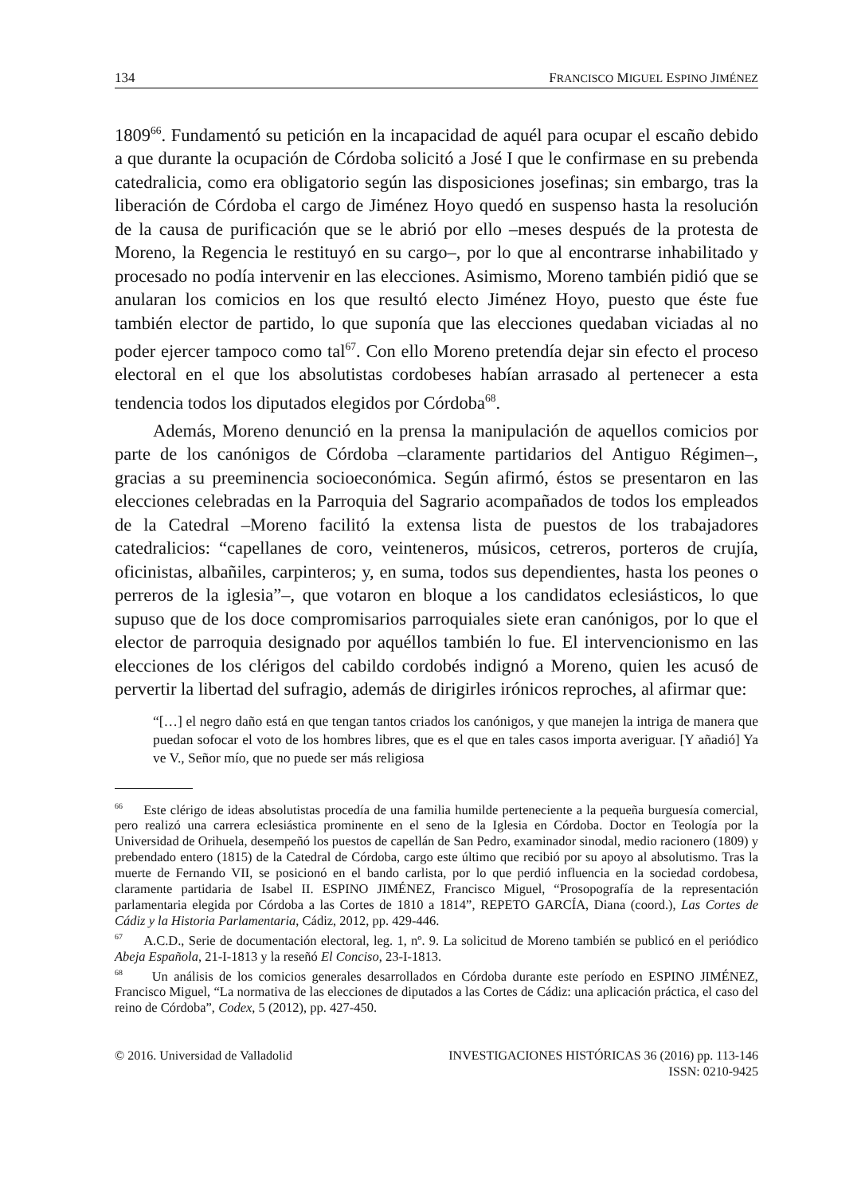134 FRANCISCO MIGUEL ESPINO JIMÉNEZ
1809<sup>66</sup>. Fundamentó su petición en la incapacidad de aquél para ocupar el escaño debido a que durante la ocupación de Córdoba solicitó a José I que le confirmase en su prebenda catedralicia, como era obligatorio según las disposiciones josefinas; sin embargo, tras la liberación de Córdoba el cargo de Jiménez Hoyo quedó en suspenso hasta la resolución de la causa de purificación que se le abrió por ello –meses después de la protesta de Moreno, la Regencia le restituyó en su cargo–, por lo que al encontrarse inhabilitado y procesado no podía intervenir en las elecciones. Asimismo, Moreno también pidió que se anularan los comicios en los que resultó electo Jiménez Hoyo, puesto que éste fue también elector de partido, lo que suponía que las elecciones quedaban viciadas al no poder ejercer tampoco como tal<sup>67</sup>. Con ello Moreno pretendía dejar sin efecto el proceso electoral en el que los absolutistas cordobeses habían arrasado al pertenecer a esta tendencia todos los diputados elegidos por Córdoba<sup>68</sup>.
Además, Moreno denunció en la prensa la manipulación de aquellos comicios por parte de los canónigos de Córdoba –claramente partidarios del Antiguo Régimen–, gracias a su preeminencia socioeconómica. Según afirmó, éstos se presentaron en las elecciones celebradas en la Parroquia del Sagrario acompañados de todos los empleados de la Catedral –Moreno facilitó la extensa lista de puestos de los trabajadores catedralicios: “capellanes de coro, veinteneros, músicos, cetreros, porteros de crujía, oficinistas, albañiles, carpinteros; y, en suma, todos sus dependientes, hasta los peones o perreros de la iglesia”–, que votaron en bloque a los candidatos eclesiásticos, lo que supuso que de los doce compromisarios parroquiales siete eran canónigos, por lo que el elector de parroquia designado por aquéllos también lo fue. El intervencionismo en las elecciones de los clérigos del cabildo cordobés indignó a Moreno, quien les acusó de pervertir la libertad del sufragio, además de dirigirles irónicos reproches, al afirmar que:
“[…] el negro daño está en que tengan tantos criados los canónigos, y que manejen la intriga de manera que puedan sofocar el voto de los hombres libres, que es el que en tales casos importa averiguar. [Y añadió] Ya ve V., Señor mío, que no puede ser más religiosa
<sup>66</sup> Este clérigo de ideas absolutistas procedía de una familia humilde perteneciente a la pequeña burguesía comercial, pero realizó una carrera eclesiástica prominente en el seno de la Iglesia en Córdoba. Doctor en Teología por la Universidad de Orihuela, desempeñó los puestos de capellán de San Pedro, examinador sinodal, medio racionero (1809) y prebendado entero (1815) de la Catedral de Córdoba, cargo este último que recibió por su apoyo al absolutismo. Tras la muerte de Fernando VII, se posicionó en el bando carlista, por lo que perdió influencia en la sociedad cordobesa, claramente partidaria de Isabel II. ESPINO JIMÉNEZ, Francisco Miguel, “Prosopografía de la representación parlamentaria elegida por Córdoba a las Cortes de 1810 a 1814”, REPETO GARCÍA, Diana (coord.), Las Cortes de Cádiz y la Historia Parlamentaria, Cádiz, 2012, pp. 429-446.
<sup>67</sup> A.C.D., Serie de documentación electoral, leg. 1, nº. 9. La solicitud de Moreno también se publicó en el periódico Abeja Española, 21-I-1813 y la reseñó El Conciso, 23-I-1813.
<sup>68</sup> Un análisis de los comicios generales desarrollados en Córdoba durante este período en ESPINO JIMÉNEZ, Francisco Miguel, “La normativa de las elecciones de diputados a las Cortes de Cádiz: una aplicación práctica, el caso del reino de Córdoba”, Codex, 5 (2012), pp. 427-450.
© 2016. Universidad de Valladolid INVESTIGACIONES HISTÓRICAS 36 (2016) pp. 113-146
ISSN: 0210-9425